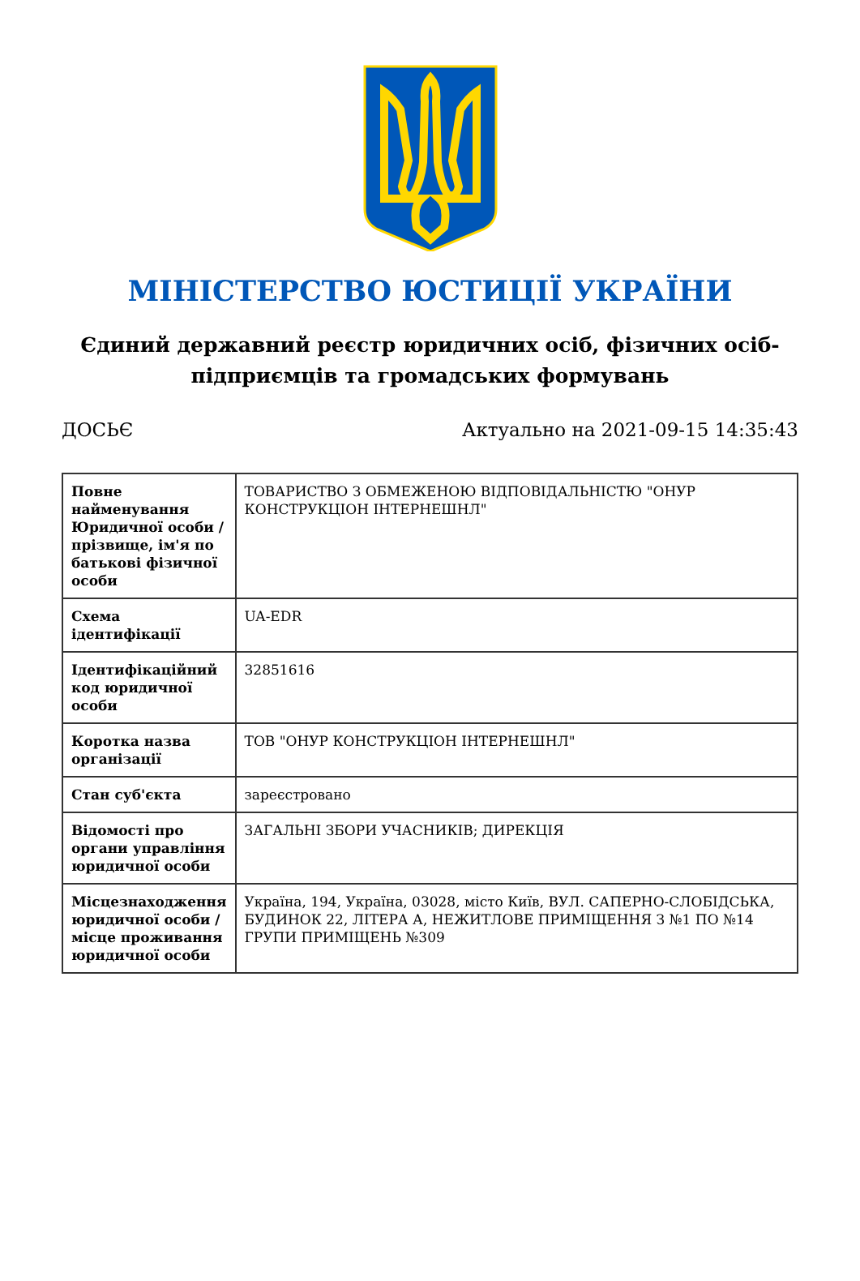МІНІСТЕРСТВО ЮСТИЦІЇ УКРАЇНИ
Єдиний державний реєстр юридичних осіб, фізичних осіб-підприємців та громадських формувань
ДОСЬЄ Актуально на 2021-09-15 14:35:43
| Повне найменування Юридичної особи / прізвище, ім'я по батькові фізичної особи | ТОВАРИСТВО З ОБМЕЖЕНОЮ ВІДПОВІДАЛЬНІСТЮ "ОНУР КОНСТРУКЦІОН ІНТЕРНЕШНЛ" |
| Схема ідентифікації | UA-EDR |
| Ідентифікаційний код юридичної особи | 32851616 |
| Коротка назва організації | ТОВ "ОНУР КОНСТРУКЦІОН ІНТЕРНЕШНЛ" |
| Стан суб'єкта | зареєстровано |
| Відомості про органи управління юридичної особи | ЗАГАЛЬНІ ЗБОРИ УЧАСНИКІВ; ДИРЕКЦІЯ |
| Місцезнаходження юридичної особи / місце проживання юридичної особи | Україна, 194, Україна, 03028, місто Київ, ВУЛ. САПЕРНО-СЛОБІДСЬКА, БУДИНОК 22, ЛІТЕРА А, НЕЖИТЛОВЕ ПРИМІЩЕННЯ З №1 ПО №14 ГРУПИ ПРИМІЩЕНЬ №309 |